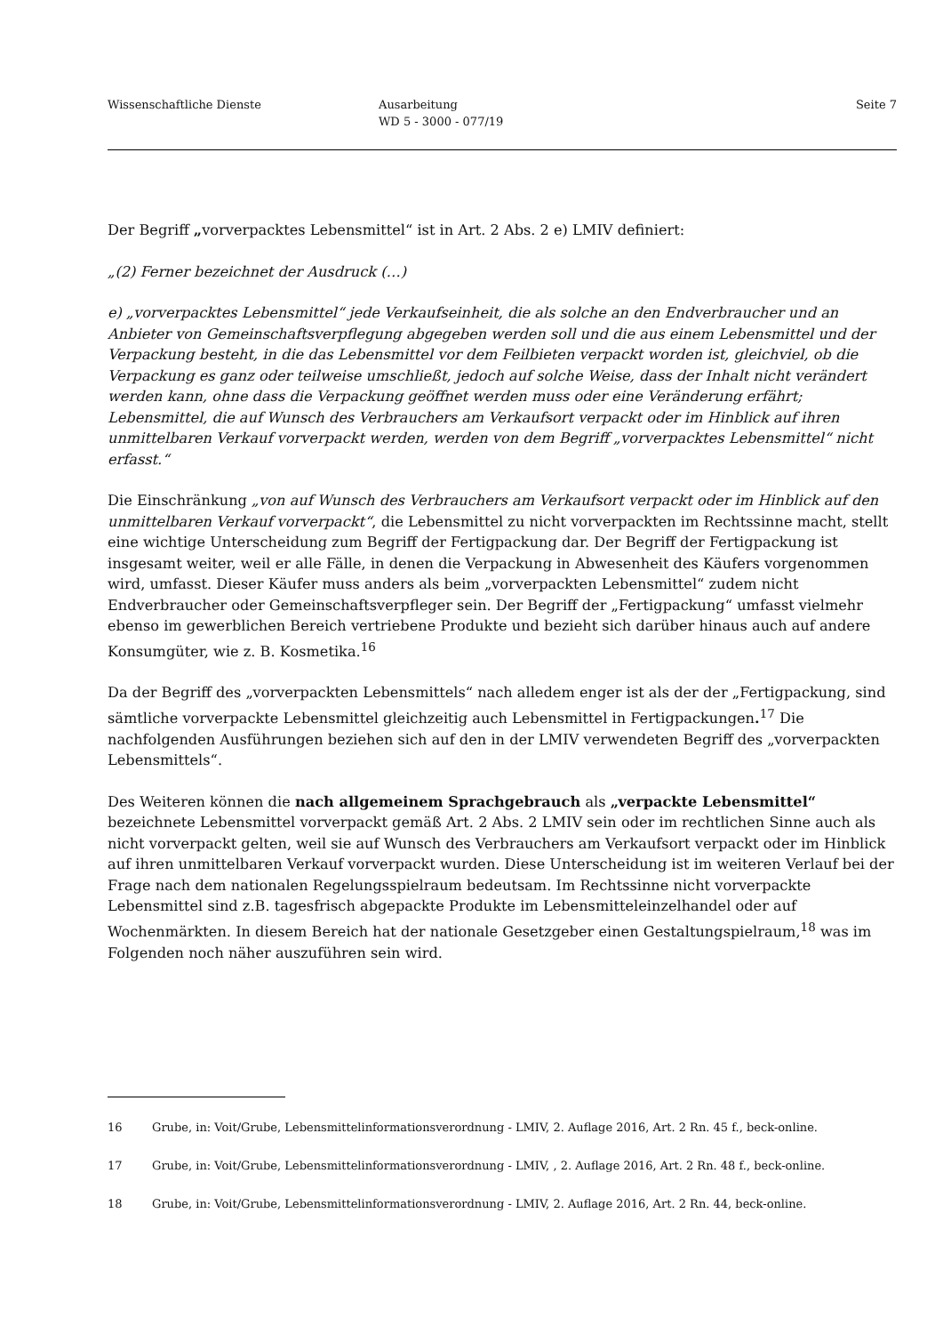Wissenschaftliche Dienste Ausarbeitung
WD 5 - 3000 - 077/19
Seite 7
Der Begriff „vorverpacktes Lebensmittel“ ist in Art. 2 Abs. 2 e) LMIV definiert:
„(2) Ferner bezeichnet der Ausdruck (…)
e) „vorverpacktes Lebensmittel“ jede Verkaufseinheit, die als solche an den Endverbraucher und an Anbieter von Gemeinschaftsverpflegung abgegeben werden soll und die aus einem Lebensmittel und der Verpackung besteht, in die das Lebensmittel vor dem Feilbieten verpackt worden ist, gleichviel, ob die Verpackung es ganz oder teilweise umschließt, jedoch auf solche Weise, dass der Inhalt nicht verändert werden kann, ohne dass die Verpackung geöffnet werden muss oder eine Veränderung erfährt; Lebensmittel, die auf Wunsch des Verbrauchers am Verkaufsort verpackt oder im Hinblick auf ihren unmittelbaren Verkauf vorverpackt werden, werden von dem Begriff „vorverpacktes Lebensmittel“ nicht erfasst.“
Die Einschränkung „von auf Wunsch des Verbrauchers am Verkaufsort verpackt oder im Hinblick auf den unmittelbaren Verkauf vorverpackt“, die Lebensmittel zu nicht vorverpackten im Rechtssinne macht, stellt eine wichtige Unterscheidung zum Begriff der Fertigpackung dar. Der Begriff der Fertigpackung ist insgesamt weiter, weil er alle Fälle, in denen die Verpackung in Abwesenheit des Käufers vorgenommen wird, umfasst. Dieser Käufer muss anders als beim „vorverpackten Lebensmittel“ zudem nicht Endverbraucher oder Gemeinschaftsverpfleger sein. Der Begriff der „Fertigpackung“ umfasst vielmehr ebenso im gewerblichen Bereich vertriebene Produkte und bezieht sich darüber hinaus auch auf andere Konsumgüter, wie z. B. Kosmetika.<sup>16</sup>
Da der Begriff des „vorverpackten Lebensmittels“ nach alledem enger ist als der der „Fertigpackung, sind sämtliche vorverpackte Lebensmittel gleichzeitig auch Lebensmittel in Fertigpackungen.<sup>17</sup> Die nachfolgenden Ausführungen beziehen sich auf den in der LMIV verwendeten Begriff des „vorverpackten Lebensmittels“.
Des Weiteren können die nach allgemeinem Sprachgebrauch als „verpackte Lebensmittel“ bezeichnete Lebensmittel vorverpackt gemäß Art. 2 Abs. 2 LMIV sein oder im rechtlichen Sinne auch als nicht vorverpackt gelten, weil sie auf Wunsch des Verbrauchers am Verkaufsort verpackt oder im Hinblick auf ihren unmittelbaren Verkauf vorverpackt wurden. Diese Unterscheidung ist im weiteren Verlauf bei der Frage nach dem nationalen Regelungsspielraum bedeutsam. Im Rechtssinne nicht vorverpackte Lebensmittel sind z.B. tagesfrisch abgepackte Produkte im Lebensmitteleinzelhandel oder auf Wochenmärkten. In diesem Bereich hat der nationale Gesetzgeber einen Gestaltungspielraum,<sup>18</sup> was im Folgenden noch näher auszuführen sein wird.
16 Grube, in: Voit/Grube, Lebensmittelinformationsverordnung - LMIV, 2. Auflage 2016, Art. 2 Rn. 45 f., beck-online.
17 Grube, in: Voit/Grube, Lebensmittelinformationsverordnung - LMIV, , 2. Auflage 2016, Art. 2 Rn. 48 f., beck-online.
18 Grube, in: Voit/Grube, Lebensmittelinformationsverordnung - LMIV, 2. Auflage 2016, Art. 2 Rn. 44, beck-online.